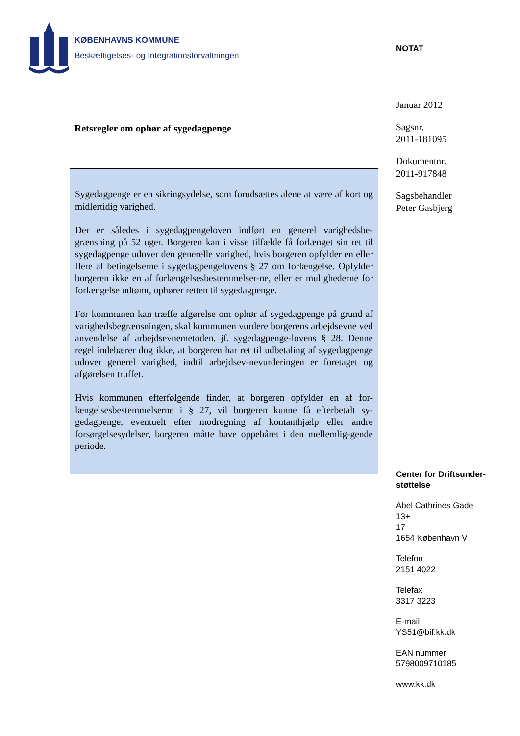KØBENHAVNS KOMMUNE
Beskæftigelses- og Integrationsforvaltningen
NOTAT
Januar 2012
Sagsnr.
2011-181095
Dokumentnr.
2011-917848
Sagsbehandler
Peter Gasbjerg
Center for Driftsunder-
støttelse
Abel Cathrines Gade
13+
17
1654 København V
Telefon
2151 4022
Telefax
3317 3223
E-mail
YS51@bif.kk.dk
EAN nummer
5798009710185
www.kk.dk
Retsregler om ophør af sygedagpenge
Sygedagpenge er en sikringsydelse, som forudsættes alene at være af kort og midlertidig varighed.
Der er således i sygedagpengeloven indført en generel varighedsbe-grænsning på 52 uger. Borgeren kan i visse tilfælde få forlænget sin ret til sygedagpenge udover den generelle varighed, hvis borgeren opfylder en eller flere af betingelserne i sygedagpengelovens § 27 om forlængelse. Opfylder borgeren ikke en af forlængelsesbestemmelser-ne, eller er mulighederne for forlængelse udtømt, ophører retten til sygedagpenge.
Før kommunen kan træffe afgørelse om ophør af sygedagpenge på grund af varighedsbegrænsningen, skal kommunen vurdere borgerens arbejdsevne ved anvendelse af arbejdsevnemetoden, jf. sygedagpenge-lovens § 28. Denne regel indebærer dog ikke, at borgeren har ret til udbetaling af sygedagpenge udover generel varighed, indtil arbejdsev-nevurderingen er foretaget og afgørelsen truffet.
Hvis kommunen efterfølgende finder, at borgeren opfylder en af for-længelsesbestemmelserne i § 27, vil borgeren kunne få efterbetalt sy-gedagpenge, eventuelt efter modregning af kontanthjælp eller andre forsørgelsesydelser, borgeren måtte have oppebåret i den mellemlig-gende periode.